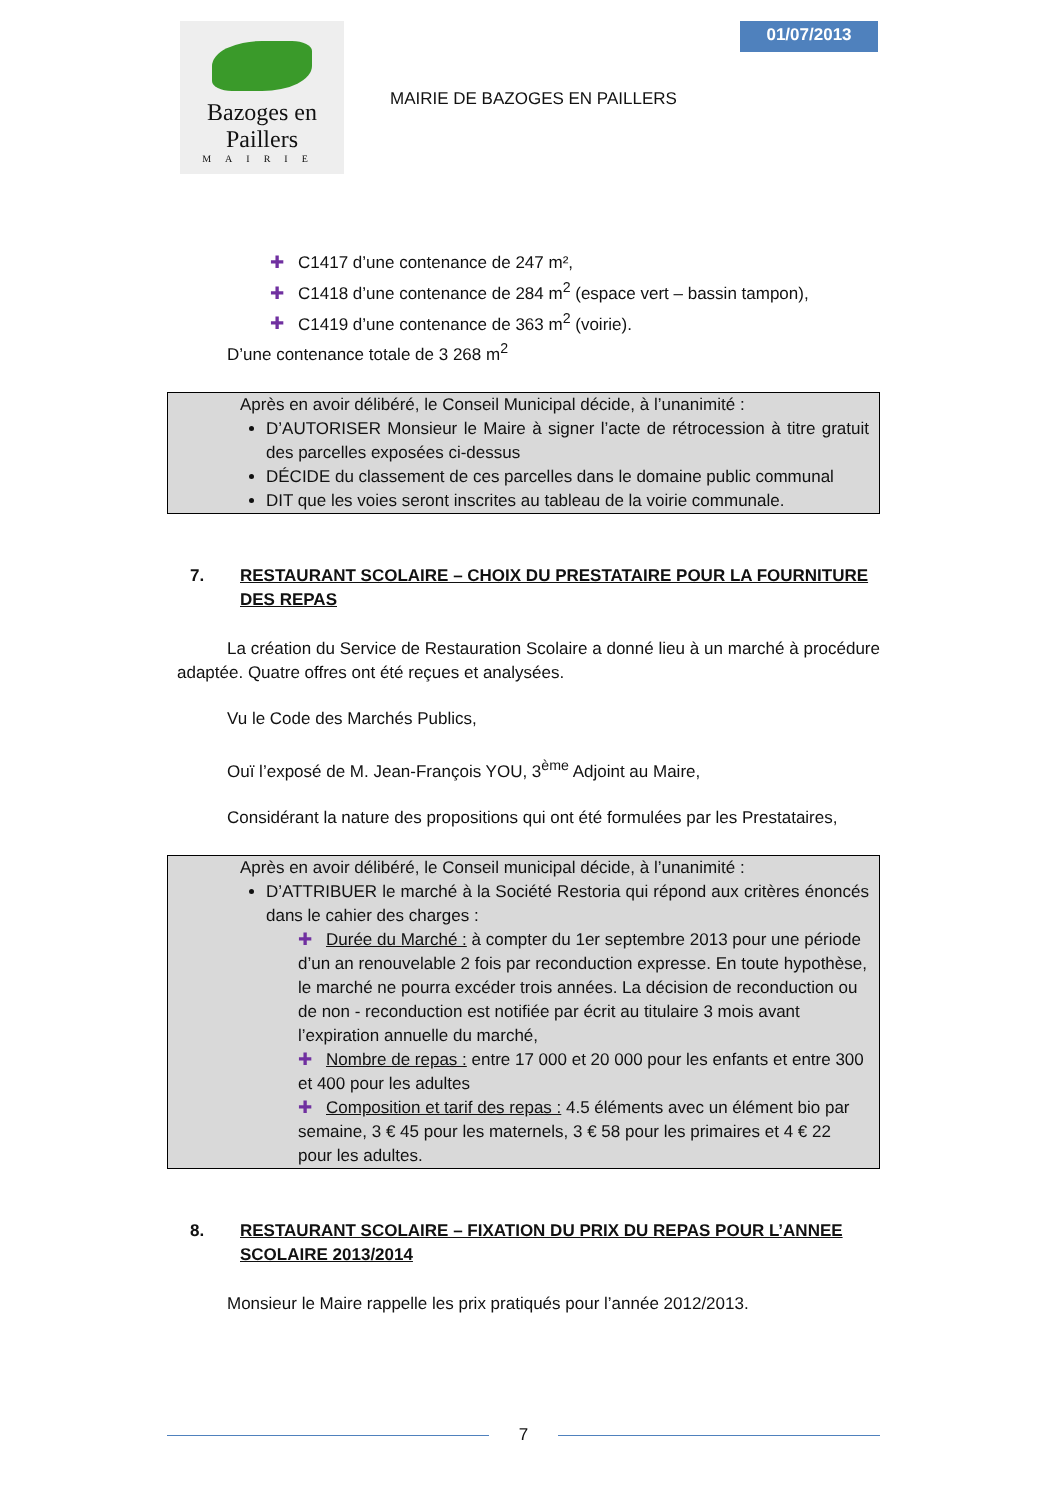Bazoges en Paillers
MAIRIE
MAIRIE DE BAZOGES EN PAILLERS
01/07/2013
✚ C1417 d’une contenance de 247 m²,
✚ C1418 d’une contenance de 284 m<sup>2</sup> (espace vert – bassin tampon),
✚ C1419 d’une contenance de 363 m<sup>2</sup> (voirie).
D’une contenance totale de 3 268 m<sup>2</sup>
Après en avoir délibéré, le Conseil Municipal décide, à l’unanimité :
D’AUTORISER Monsieur le Maire à signer l’acte de rétrocession à titre gratuit des parcelles exposées ci-dessus
DÉCIDE du classement de ces parcelles dans le domaine public communal
DIT que les voies seront inscrites au tableau de la voirie communale.
7. RESTAURANT SCOLAIRE – CHOIX DU PRESTATAIRE POUR LA FOURNITURE DES REPAS
La création du Service de Restauration Scolaire a donné lieu à un marché à procédure adaptée. Quatre offres ont été reçues et analysées.
Vu le Code des Marchés Publics,
Ouï l’exposé de M. Jean-François YOU, 3<sup>ème</sup> Adjoint au Maire,
Considérant la nature des propositions qui ont été formulées par les Prestataires,
Après en avoir délibéré, le Conseil municipal décide, à l’unanimité :
D’ATTRIBUER le marché à la Société Restoria qui répond aux critères énoncés dans le cahier des charges :
✚ Durée du Marché : à compter du 1er septembre 2013 pour une période d’un an renouvelable 2 fois par reconduction expresse. En toute hypothèse, le marché ne pourra excéder trois années. La décision de reconduction ou de non - reconduction est notifiée par écrit au titulaire 3 mois avant l’expiration annuelle du marché,
✚ Nombre de repas : entre 17 000 et 20 000 pour les enfants et entre 300 et 400 pour les adultes
✚ Composition et tarif des repas : 4.5 éléments avec un élément bio par semaine, 3 € 45 pour les maternels, 3 € 58 pour les primaires et 4 € 22 pour les adultes.
8. RESTAURANT SCOLAIRE – FIXATION DU PRIX DU REPAS POUR L’ANNEE SCOLAIRE 2013/2014
Monsieur le Maire rappelle les prix pratiqués pour l’année 2012/2013.
7